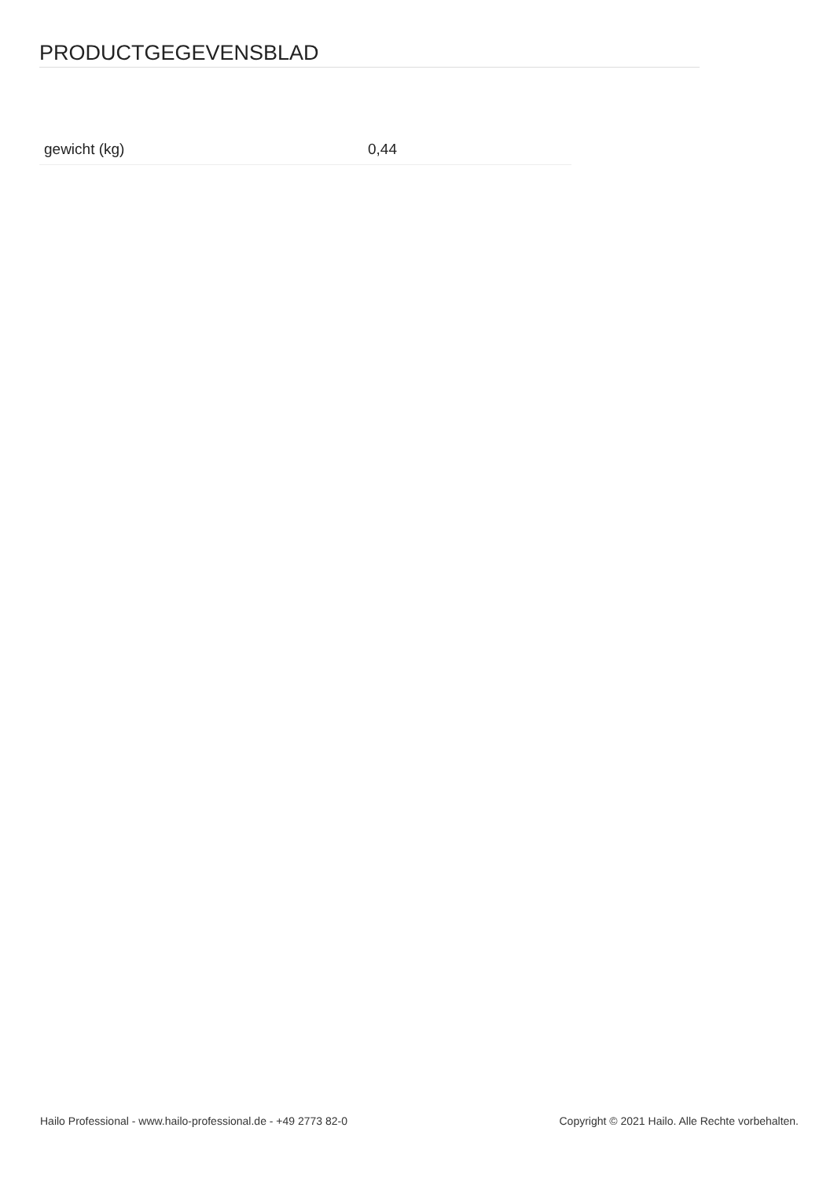PRODUCTGEGEVENSBLAD
| gewicht (kg) | 0,44 |
Hailo Professional - www.hailo-professional.de - +49 2773 82-0 Copyright © 2021 Hailo. Alle Rechte vorbehalten.